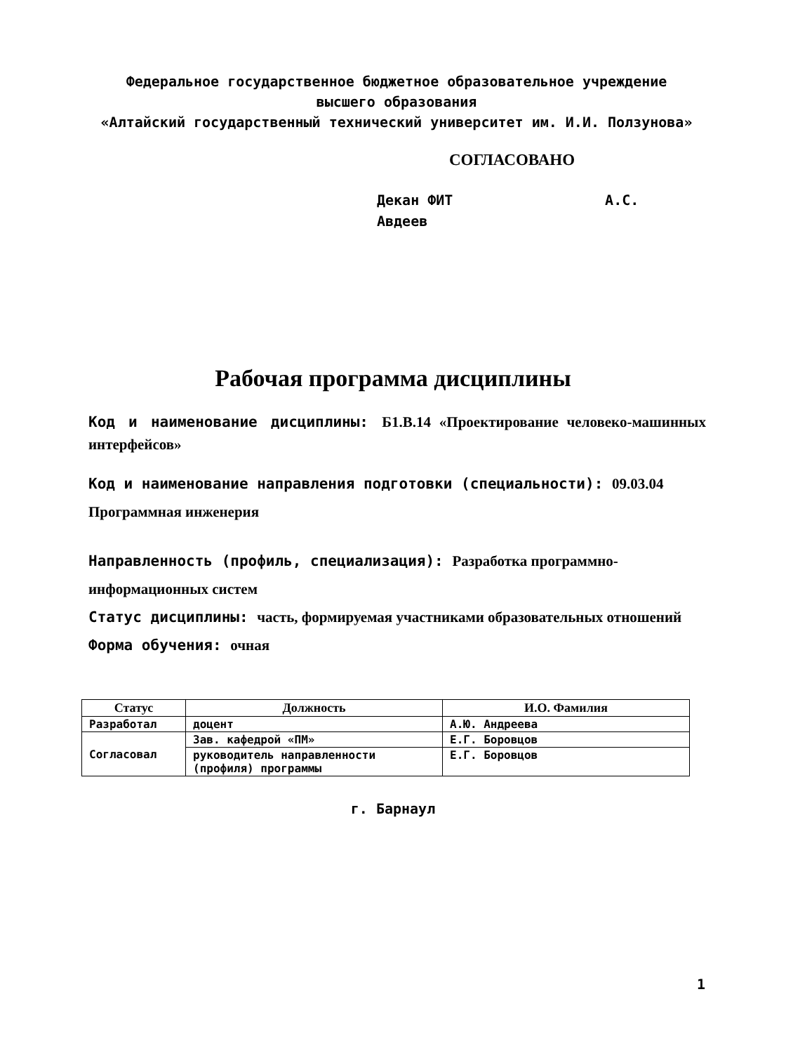Федеральное государственное бюджетное образовательное учреждение
высшего образования
«Алтайский государственный технический университет им. И.И. Ползунова»
СОГЛАСОВАНО
Декан ФИТ А.С. Авдеев
Рабочая программа дисциплины
Код и наименование дисциплины: Б1.В.14 «Проектирование человеко-машинных интерфейсов»
Код и наименование направления подготовки (специальности): 09.03.04 Программная инженерия
Направленность (профиль, специализация): Разработка программно-информационных систем
Статус дисциплины: часть, формируемая участниками образовательных отношений
Форма обучения: очная
| Статус | Должность | И.О. Фамилия |
| --- | --- | --- |
| Разработал | доцент | А.Ю. Андреева |
| Согласовал | Зав. кафедрой «ПМ» | Е.Г. Боровцов |
| | руководитель направленности (профиля) программы | Е.Г. Боровцов |
г. Барнаул
1